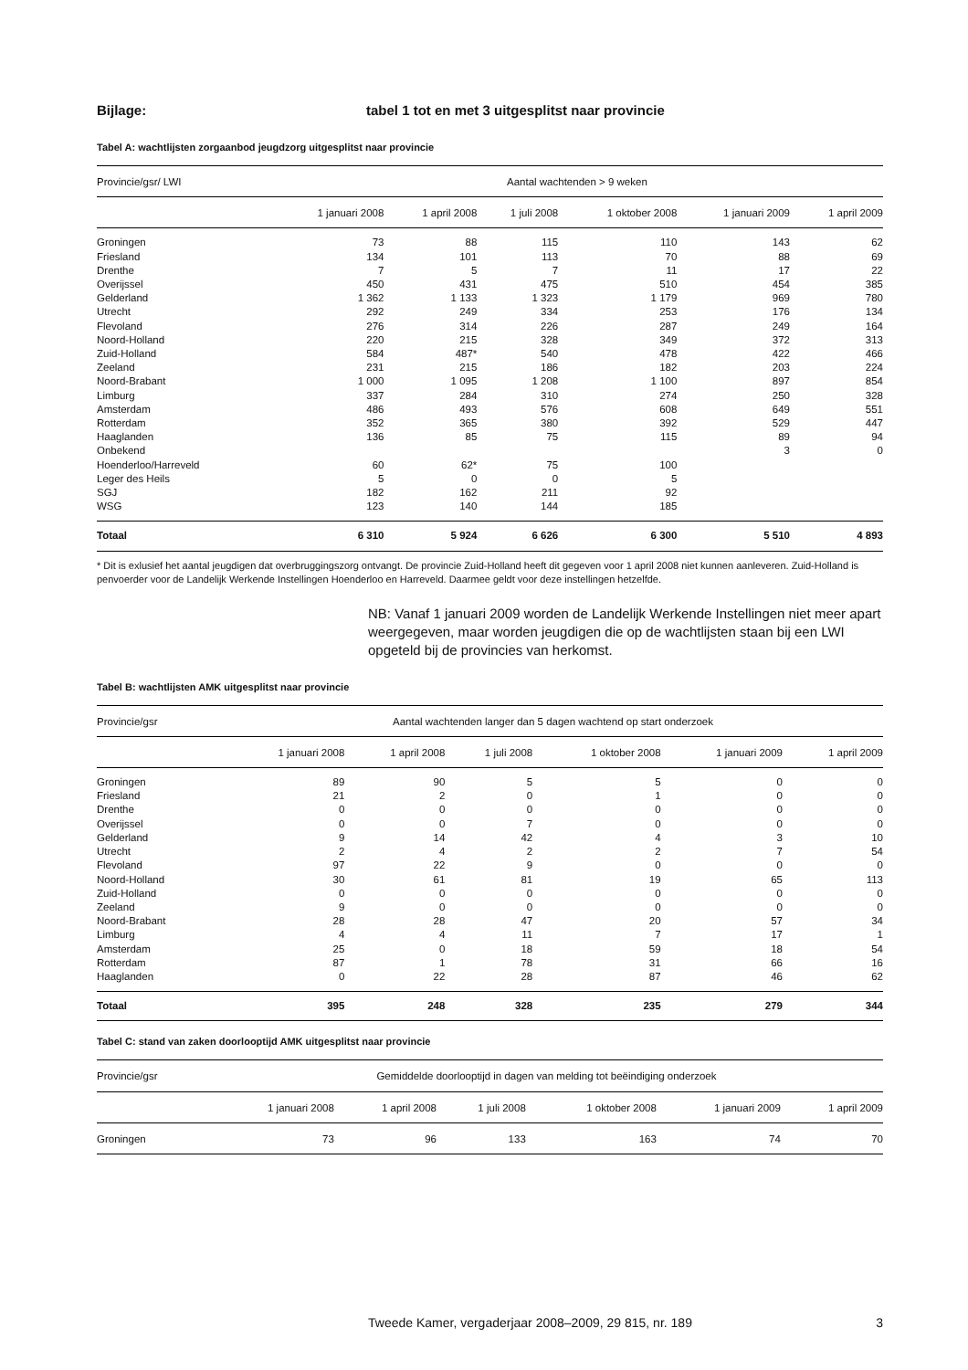Bijlage: tabel 1 tot en met 3 uitgesplitst naar provincie
Tabel A: wachtlijsten zorgaanbod jeugdzorg uitgesplitst naar provincie
| Provincie/gsr/ LWI | Aantal wachtenden > 9 weken | | | | | |
| --- | --- | --- | --- | --- | --- | --- |
| | 1 januari 2008 | 1 april 2008 | 1 juli 2008 | 1 oktober 2008 | 1 januari 2009 | 1 april 2009 |
| Groningen | 73 | 88 | 115 | 110 | 143 | 62 |
| Friesland | 134 | 101 | 113 | 70 | 88 | 69 |
| Drenthe | 7 | 5 | 7 | 11 | 17 | 22 |
| Overijssel | 450 | 431 | 475 | 510 | 454 | 385 |
| Gelderland | 1 362 | 1 133 | 1 323 | 1 179 | 969 | 780 |
| Utrecht | 292 | 249 | 334 | 253 | 176 | 134 |
| Flevoland | 276 | 314 | 226 | 287 | 249 | 164 |
| Noord-Holland | 220 | 215 | 328 | 349 | 372 | 313 |
| Zuid-Holland | 584 | 487* | 540 | 478 | 422 | 466 |
| Zeeland | 231 | 215 | 186 | 182 | 203 | 224 |
| Noord-Brabant | 1 000 | 1 095 | 1 208 | 1 100 | 897 | 854 |
| Limburg | 337 | 284 | 310 | 274 | 250 | 328 |
| Amsterdam | 486 | 493 | 576 | 608 | 649 | 551 |
| Rotterdam | 352 | 365 | 380 | 392 | 529 | 447 |
| Haaglanden | 136 | 85 | 75 | 115 | 89 | 94 |
| Onbekend | | | | | 3 | 0 |
| Hoenderloo/Harreveld | 60 | 62* | 75 | 100 | | |
| Leger des Heils | 5 | 0 | 0 | 5 | | |
| SGJ | 182 | 162 | 211 | 92 | | |
| WSG | 123 | 140 | 144 | 185 | | |
| Totaal | 6 310 | 5 924 | 6 626 | 6 300 | 5 510 | 4 893 |
* Dit is exlusief het aantal jeugdigen dat overbruggingszorg ontvangt. De provincie Zuid-Holland heeft dit gegeven voor 1 april 2008 niet kunnen aanleveren. Zuid-Holland is penvoerder voor de Landelijk Werkende Instellingen Hoenderloo en Harreveld. Daarmee geldt voor deze instellingen hetzelfde.
NB: Vanaf 1 januari 2009 worden de Landelijk Werkende Instellingen niet meer apart weergegeven, maar worden jeugdigen die op de wachtlijsten staan bij een LWI opgeteld bij de provincies van herkomst.
Tabel B: wachtlijsten AMK uitgesplitst naar provincie
| Provincie/gsr | Aantal wachtenden langer dan 5 dagen wachtend op start onderzoek | | | | | |
| --- | --- | --- | --- | --- | --- | --- |
| | 1 januari 2008 | 1 april 2008 | 1 juli 2008 | 1 oktober 2008 | 1 januari 2009 | 1 april 2009 |
| Groningen | 89 | 90 | 5 | 5 | 0 | 0 |
| Friesland | 21 | 2 | 0 | 1 | 0 | 0 |
| Drenthe | 0 | 0 | 0 | 0 | 0 | 0 |
| Overijssel | 0 | 0 | 7 | 0 | 0 | 0 |
| Gelderland | 9 | 14 | 42 | 4 | 3 | 10 |
| Utrecht | 2 | 4 | 2 | 2 | 7 | 54 |
| Flevoland | 97 | 22 | 9 | 0 | 0 | 0 |
| Noord-Holland | 30 | 61 | 81 | 19 | 65 | 113 |
| Zuid-Holland | 0 | 0 | 0 | 0 | 0 | 0 |
| Zeeland | 9 | 0 | 0 | 0 | 0 | 0 |
| Noord-Brabant | 28 | 28 | 47 | 20 | 57 | 34 |
| Limburg | 4 | 4 | 11 | 7 | 17 | 1 |
| Amsterdam | 25 | 0 | 18 | 59 | 18 | 54 |
| Rotterdam | 87 | 1 | 78 | 31 | 66 | 16 |
| Haaglanden | 0 | 22 | 28 | 87 | 46 | 62 |
| Totaal | 395 | 248 | 328 | 235 | 279 | 344 |
Tabel C: stand van zaken doorlooptijd AMK uitgesplitst naar provincie
| Provincie/gsr | Gemiddelde doorlooptijd in dagen van melding tot beëindiging onderzoek | | | | | |
| --- | --- | --- | --- | --- | --- | --- |
| | 1 januari 2008 | 1 april 2008 | 1 juli 2008 | 1 oktober 2008 | 1 januari 2009 | 1 april 2009 |
| Groningen | 73 | 96 | 133 | 163 | 74 | 70 |
Tweede Kamer, vergaderjaar 2008–2009, 29 815, nr. 189 3